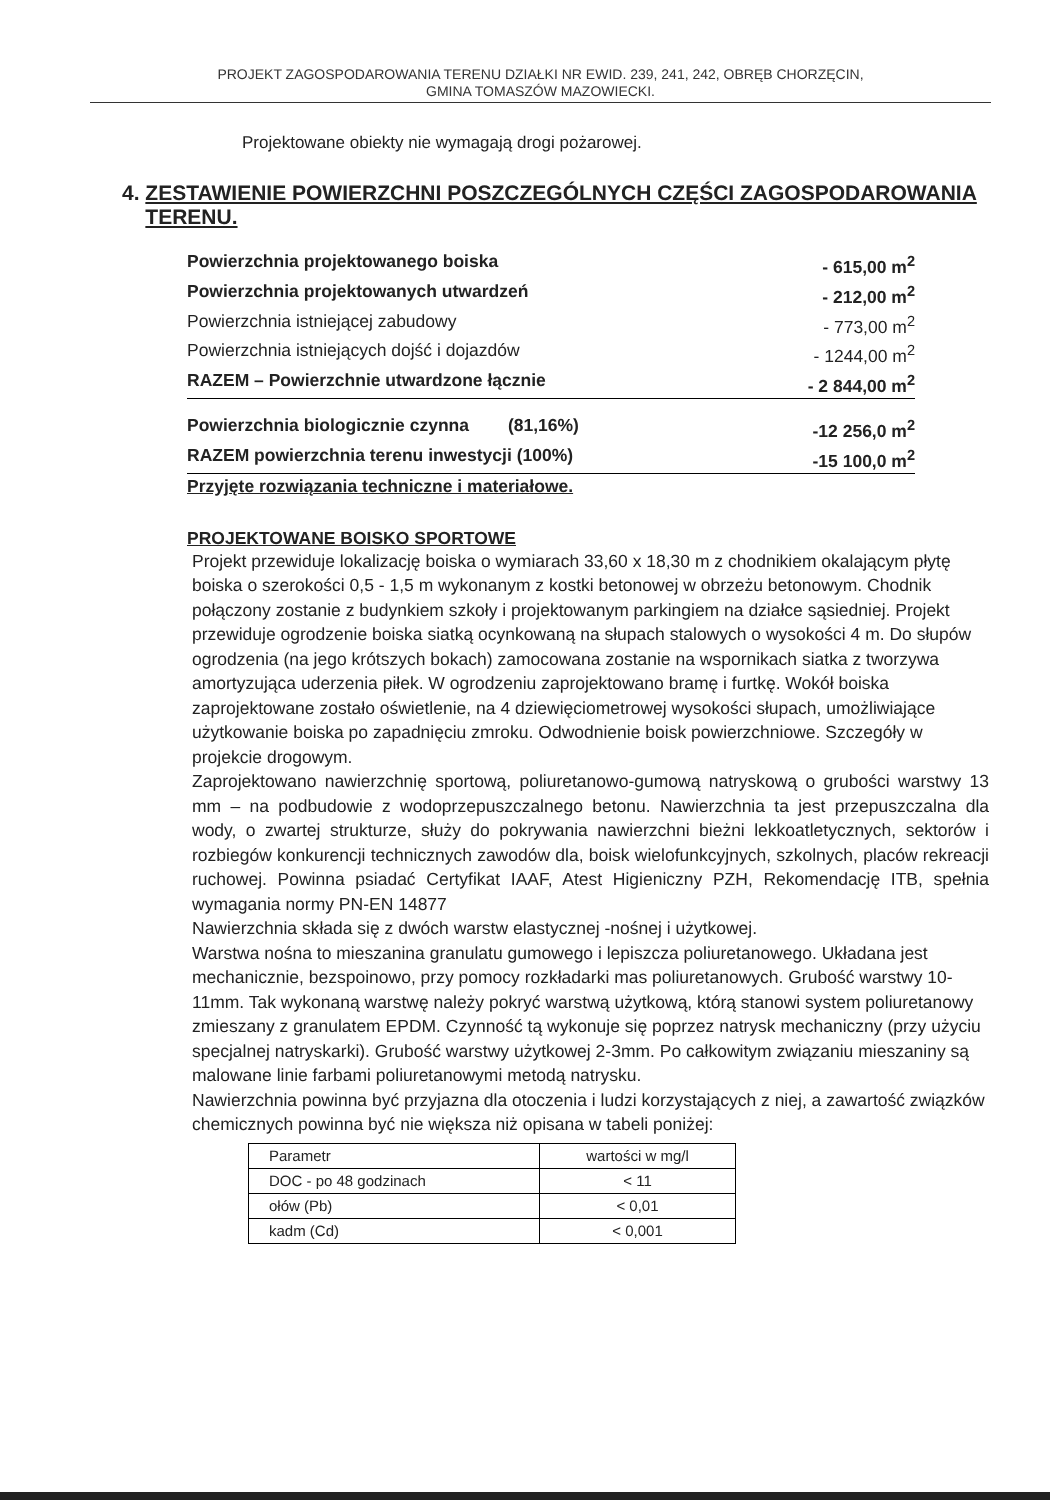PROJEKT ZAGOSPODAROWANIA TERENU DZIAŁKI NR EWID. 239, 241, 242, OBRĘB CHORZĘCIN,
GMINA TOMASZÓW MAZOWIECKI.
Projektowane obiekty nie wymagają drogi pożarowej.
4. ZESTAWIENIE POWIERZCHNI POSZCZEGÓLNYCH CZĘŚCI ZAGOSPODAROWANIA TERENU.
Powierzchnia projektowanego boiska - 615,00 m<sup>2</sup>
Powierzchnia projektowanych utwardzeń - 212,00 m<sup>2</sup>
Powierzchnia istniejącej zabudowy - 773,00 m<sup>2</sup>
Powierzchnia istniejących dojść i dojazdów - 1244,00 m<sup>2</sup>
RAZEM – Powierzchnie utwardzone łącznie - 2 844,00 m<sup>2</sup>
Powierzchnia biologicznie czynna (81,16%) -12 256,0 m<sup>2</sup>
RAZEM powierzchnia terenu inwestycji (100%) -15 100,0 m<sup>2</sup>
Przyjęte rozwiązania techniczne i materiałowe.
PROJEKTOWANE BOISKO SPORTOWE
Projekt przewiduje lokalizację boiska o wymiarach 33,60 x 18,30 m z chodnikiem okalającym płytę boiska o szerokości 0,5 - 1,5 m wykonanym z kostki betonowej w obrzeżu betonowym. Chodnik połączony zostanie z budynkiem szkoły i projektowanym parkingiem na działce sąsiedniej. Projekt przewiduje ogrodzenie boiska siatką ocynkowaną na słupach stalowych o wysokości 4 m. Do słupów ogrodzenia (na jego krótszych bokach) zamocowana zostanie na wspornikach siatka z tworzywa amortyzująca uderzenia piłek. W ogrodzeniu zaprojektowano bramę i furtkę. Wokół boiska zaprojektowane zostało oświetlenie, na 4 dziewięciometrowej wysokości słupach, umożliwiające użytkowanie boiska po zapadnięciu zmroku. Odwodnienie boisk powierzchniowe. Szczegóły w projekcie drogowym.
Zaprojektowano nawierzchnię sportową, poliuretanowo-gumową natryskową o grubości warstwy 13 mm – na podbudowie z wodoprzepuszczalnego betonu. Nawierzchnia ta jest przepuszczalna dla wody, o zwartej strukturze, służy do pokrywania nawierzchni bieżni lekkoatletycznych, sektorów i rozbiegów konkurencji technicznych zawodów dla, boisk wielofunkcyjnych, szkolnych, placów rekreacji ruchowej. Powinna psiadać Certyfikat IAAF, Atest Higieniczny PZH, Rekomendację ITB, spełnia wymagania normy PN-EN 14877
Nawierzchnia składa się z dwóch warstw elastycznej -nośnej i użytkowej.
Warstwa nośna to mieszanina granulatu gumowego i lepiszcza poliuretanowego. Układana jest mechanicznie, bezspoinowo, przy pomocy rozkładarki mas poliuretanowych. Grubość warstwy 10-11mm. Tak wykonaną warstwę należy pokryć warstwą użytkową, którą stanowi system poliuretanowy zmieszany z granulatem EPDM. Czynność tą wykonuje się poprzez natrysk mechaniczny (przy użyciu specjalnej natryskarki). Grubość warstwy użytkowej 2-3mm. Po całkowitym związaniu mieszaniny są malowane linie farbami poliuretanowymi metodą natrysku.
Nawierzchnia powinna być przyjazna dla otoczenia i ludzi korzystających z niej, a zawartość związków chemicznych powinna być nie większa niż opisana w tabeli poniżej:
| Parametr | wartości w mg/l |
| DOC - po 48 godzinach | < 11 |
| ołów (Pb) | < 0,01 |
| kadm (Cd) | < 0,001 |